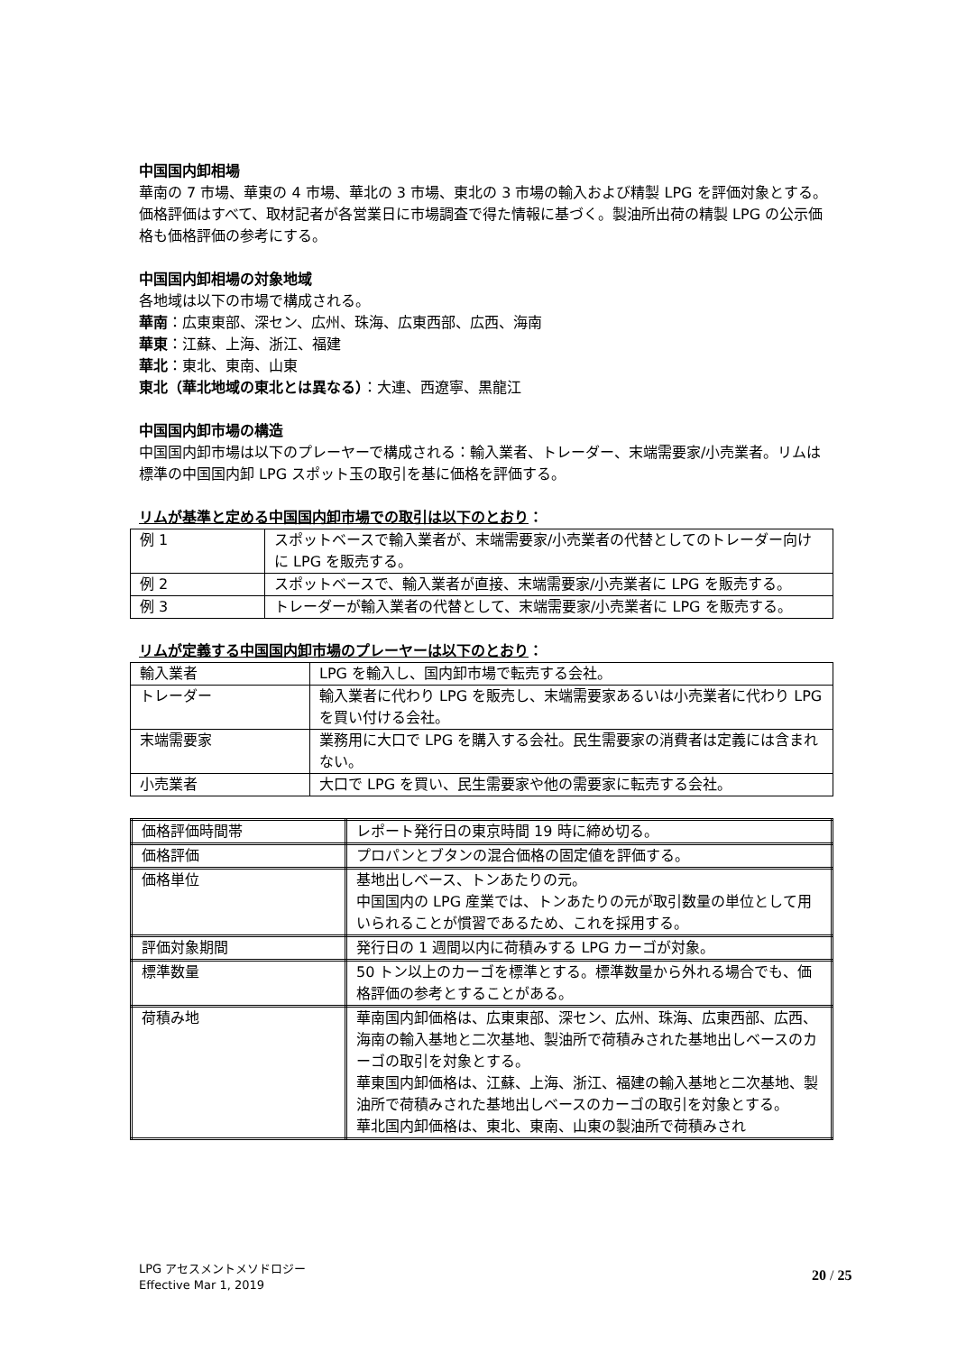中国国内卸相場
華南の 7 市場、華東の 4 市場、華北の 3 市場、東北の 3 市場の輸入および精製 LPG を評価対象とする。価格評価はすべて、取材記者が各営業日に市場調査で得た情報に基づく。製油所出荷の精製 LPG の公示価格も価格評価の参考にする。
中国国内卸相場の対象地域
各地域は以下の市場で構成される。
華南：広東東部、深セン、広州、珠海、広東西部、広西、海南
華東：江蘇、上海、浙江、福建
華北：東北、東南、山東
東北（華北地域の東北とは異なる）：大連、西遼寧、黒龍江
中国国内卸市場の構造
中国国内卸市場は以下のプレーヤーで構成される：輸入業者、トレーダー、末端需要家/小売業者。リムは標準の中国国内卸 LPG スポット玉の取引を基に価格を評価する。
リムが基準と定める中国国内卸市場での取引は以下のとおり：
| 例 1 | スポットベースで輸入業者が、末端需要家/小売業者の代替としてのトレーダー向けに LPG を販売する。 |
| 例 2 | スポットベースで、輸入業者が直接、末端需要家/小売業者に LPG を販売する。 |
| 例 3 | トレーダーが輸入業者の代替として、末端需要家/小売業者に LPG を販売する。 |
リムが定義する中国国内卸市場のプレーヤーは以下のとおり：
| 輸入業者 | LPG を輸入し、国内卸市場で転売する会社。 |
| トレーダー | 輸入業者に代わり LPG を販売し、末端需要家あるいは小売業者に代わり LPG を買い付ける会社。 |
| 末端需要家 | 業務用に大口で LPG を購入する会社。民生需要家の消費者は定義には含まれない。 |
| 小売業者 | 大口で LPG を買い、民生需要家や他の需要家に転売する会社。 |
| 価格評価時間帯 | レポート発行日の東京時間 19 時に締め切る。 |
| 価格評価 | プロパンとブタンの混合価格の固定値を評価する。 |
| 価格単位 | 基地出しベース、トンあたりの元。 中国国内の LPG 産業では、トンあたりの元が取引数量の単位として用いられることが慣習であるため、これを採用する。 |
| 評価対象期間 | 発行日の 1 週間以内に荷積みする LPG カーゴが対象。 |
| 標準数量 | 50 トン以上のカーゴを標準とする。標準数量から外れる場合でも、価格評価の参考とすることがある。 |
| 荷積み地 | 華南国内卸価格は、広東東部、深セン、広州、珠海、広東西部、広西、海南の輸入基地と二次基地、製油所で荷積みされた基地出しベースのカーゴの取引を対象とする。 華東国内卸価格は、江蘇、上海、浙江、福建の輸入基地と二次基地、製油所で荷積みされた基地出しベースのカーゴの取引を対象とする。 華北国内卸価格は、東北、東南、山東の製油所で荷積みされ |
LPG アセスメントメソドロジー
Effective Mar 1, 2019
20 / 25